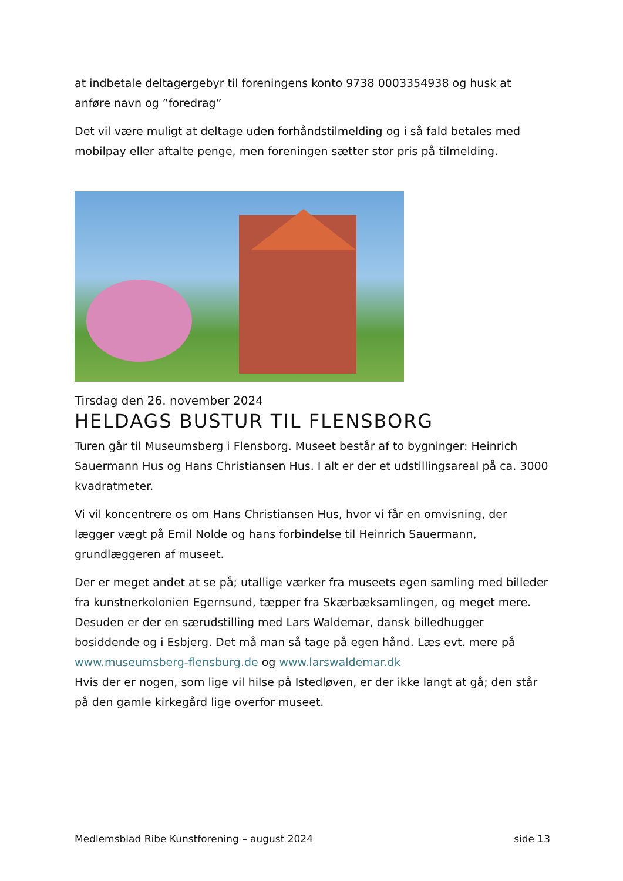at indbetale deltagergebyr til foreningens konto 9738 0003354938 og husk at anføre navn og ”foredrag”
Det vil være muligt at deltage uden forhåndstilmelding og i så fald betales med mobilpay eller aftalte penge, men foreningen sætter stor pris på tilmelding.
Tirsdag den 26. november 2024
HELDAGS BUSTUR TIL FLENSBORG
Turen går til Museumsberg i Flensborg. Museet består af to bygninger: Heinrich Sauermann Hus og Hans Christiansen Hus. I alt er der et udstillingsareal på ca. 3000 kvadratmeter.
Vi vil koncentrere os om Hans Christiansen Hus, hvor vi får en omvisning, der lægger vægt på Emil Nolde og hans forbindelse til Heinrich Sauermann, grundlæggeren af museet.
Der er meget andet at se på; utallige værker fra museets egen samling med billeder fra kunstnerkolonien Egernsund, tæpper fra Skærbæksamlingen, og meget mere. Desuden er der en særudstilling med Lars Waldemar, dansk billedhugger bosiddende og i Esbjerg. Det må man så tage på egen hånd. Læs evt. mere på www.museumsberg-flensburg.de og www.larswaldemar.dk
Hvis der er nogen, som lige vil hilse på Istedløven, er der ikke langt at gå; den står på den gamle kirkegård lige overfor museet.
Medlemsblad Ribe Kunstforening – august 2024 side 13